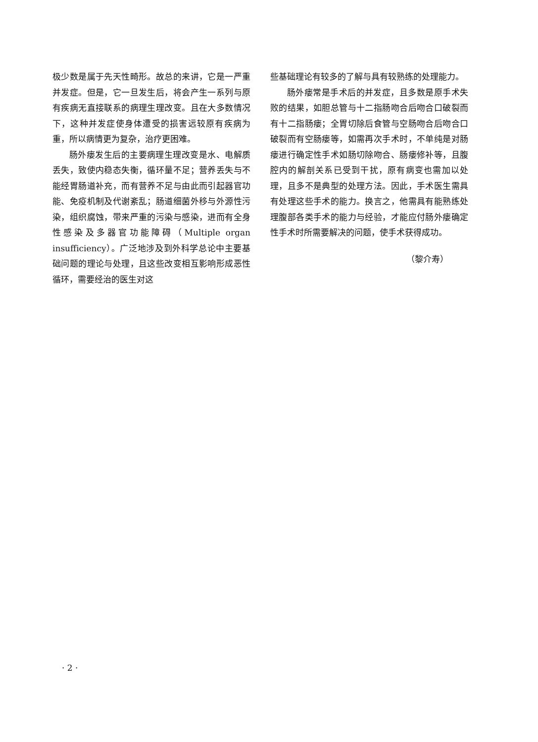极少数是属于先天性畸形。故总的来讲，它是一严重并发症。但是，它一旦发生后，将会产生一系列与原有疾病无直接联系的病理生理改变。且在大多数情况下，这种并发症使身体遭受的损害远较原有疾病为重，所以病情更为复杂，治疗更困难。
肠外瘘发生后的主要病理生理改变是水、电解质丢失，致使内稳态失衡，循环量不足；营养丢失与不能经胃肠道补充，而有营养不足与由此而引起器官功能、免疫机制及代谢紊乱；肠道细菌外移与外源性污染，组织腐蚀，带来严重的污染与感染，进而有全身性感染及多器官功能障碍（Multiple organ insufficiency）。广泛地涉及到外科学总论中主要基础问题的理论与处理，且这些改变相互影响形成恶性循环，需要经治的医生对这
些基础理论有较多的了解与具有较熟练的处理能力。
肠外瘘常是手术后的并发症，且多数是原手术失败的结果，如胆总管与十二指肠吻合后吻合口破裂而有十二指肠瘘；全胃切除后食管与空肠吻合后吻合口破裂而有空肠瘘等，如需再次手术时，不单纯是对肠瘘进行确定性手术如肠切除吻合、肠瘘修补等，且腹腔内的解剖关系已受到干扰，原有病变也需加以处理，且多不是典型的处理方法。因此，手术医生需具有处理这些手术的能力。换言之，他需具有能熟练处理腹部各类手术的能力与经验，才能应付肠外瘘确定性手术时所需要解决的问题，使手术获得成功。
（黎介寿）
· 2 ·